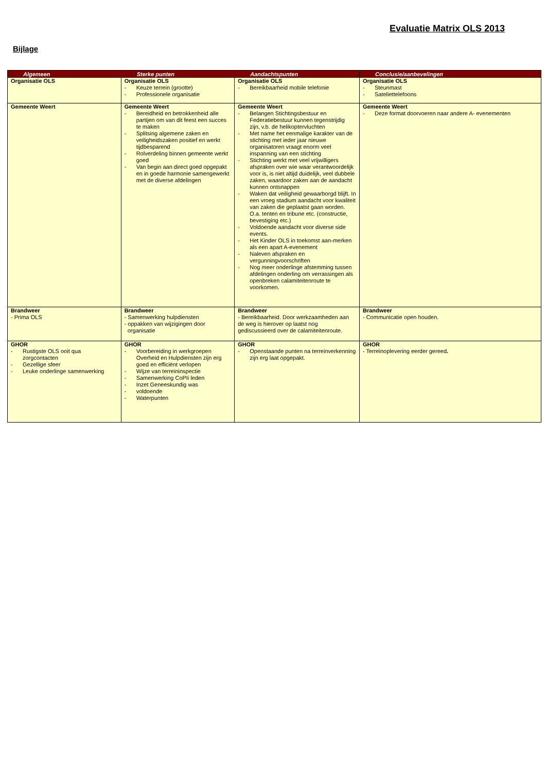Evaluatie Matrix OLS 2013
Bijlage
| Algemeen | Sterke punten | Aandachtspunten | Conclusie/aanbevelingen |
| --- | --- | --- | --- |
| Organisatie OLS | Organisatie OLS - Keuze terrein (grootte) - Professionele organisatie | Organisatie OLS - Bereikbaarheid mobile telefonie | Organisatie OLS - Steunmast - Sateliettelefoons |
| Gemeente Weert | Gemeente Weert - Bereidheid en betrokkenheid alle partijen om van dit feest een succes te maken - Splitsing algemene zaken en veiligheidszaken positief en werkt tijdbesparend - Rolverdeling binnen gemeente werkt goed - Van begin aan direct goed opgepakt en in goede harmonie samengewerkt met de diverse afdelingen | Gemeente Weert - Belangen Stichtingsbestuur en Federatiebestuur kunnen tegenstrijdig zijn, v.b. de helikoptervluchten - Met name het eenmalige karakter van de stichting met ieder jaar nieuwe organisatoren vraagt enorm veel inspanning van een stichting - Stichting werkt met veel vrijwilligers afspraken over wie waar verantwoordelijk voor is, is niet altijd duidelijk, veel dubbele zaken, waardoor zaken aan de aandacht kunnen ontsnappen - Waken dat veiligheid gewaarborgd blijft. In een vroeg stadium aandacht voor kwaliteit van zaken die geplaatst gaan worden. O.a. tenten en tribune etc. (constructie, bevestiging etc.) - Voldoende aandacht voor diverse side events. - Het Kinder OLS in toekomst aan-merken als een apart A-evenement - Naleven afspraken en vergunningvoorschriften - Nog meer onderlinge afstemming tussen afdelingen onderling om verrassingen als openbreken calamiteitenroute te voorkomen. | Gemeente Weert - Deze format doorvoeren naar andere A- evenementen |
| Brandweer - Prima OLS | Brandweer - Samenwerking hulpdiensten - oppakken van wijzigingen door organisatie | Brandweer - Bereikbaarheid. Door werkzaamheden aan de weg is hierover op laatst nog gediscussieerd over de calamiteitenroute. | Brandweer - Communicatie open houden. |
| GHOR - Rustigste OLS ooit qua zorgcontacten - Gezellige sfeer - Leuke onderlinge samenwerking | GHOR - Voorbereiding in werkgroepen Overheid en Hulpdiensten zijn erg goed en efficiënt verlopen - Wijze van terreininspectie - Samenwerking CoPIi leden - Inzet Geneeskundig was - voldoende - Waterpunten | GHOR - Openstaande punten na terreinverkenning zijn erg laat opgepakt. | GHOR - Terreinoplevering eerder gereed . |